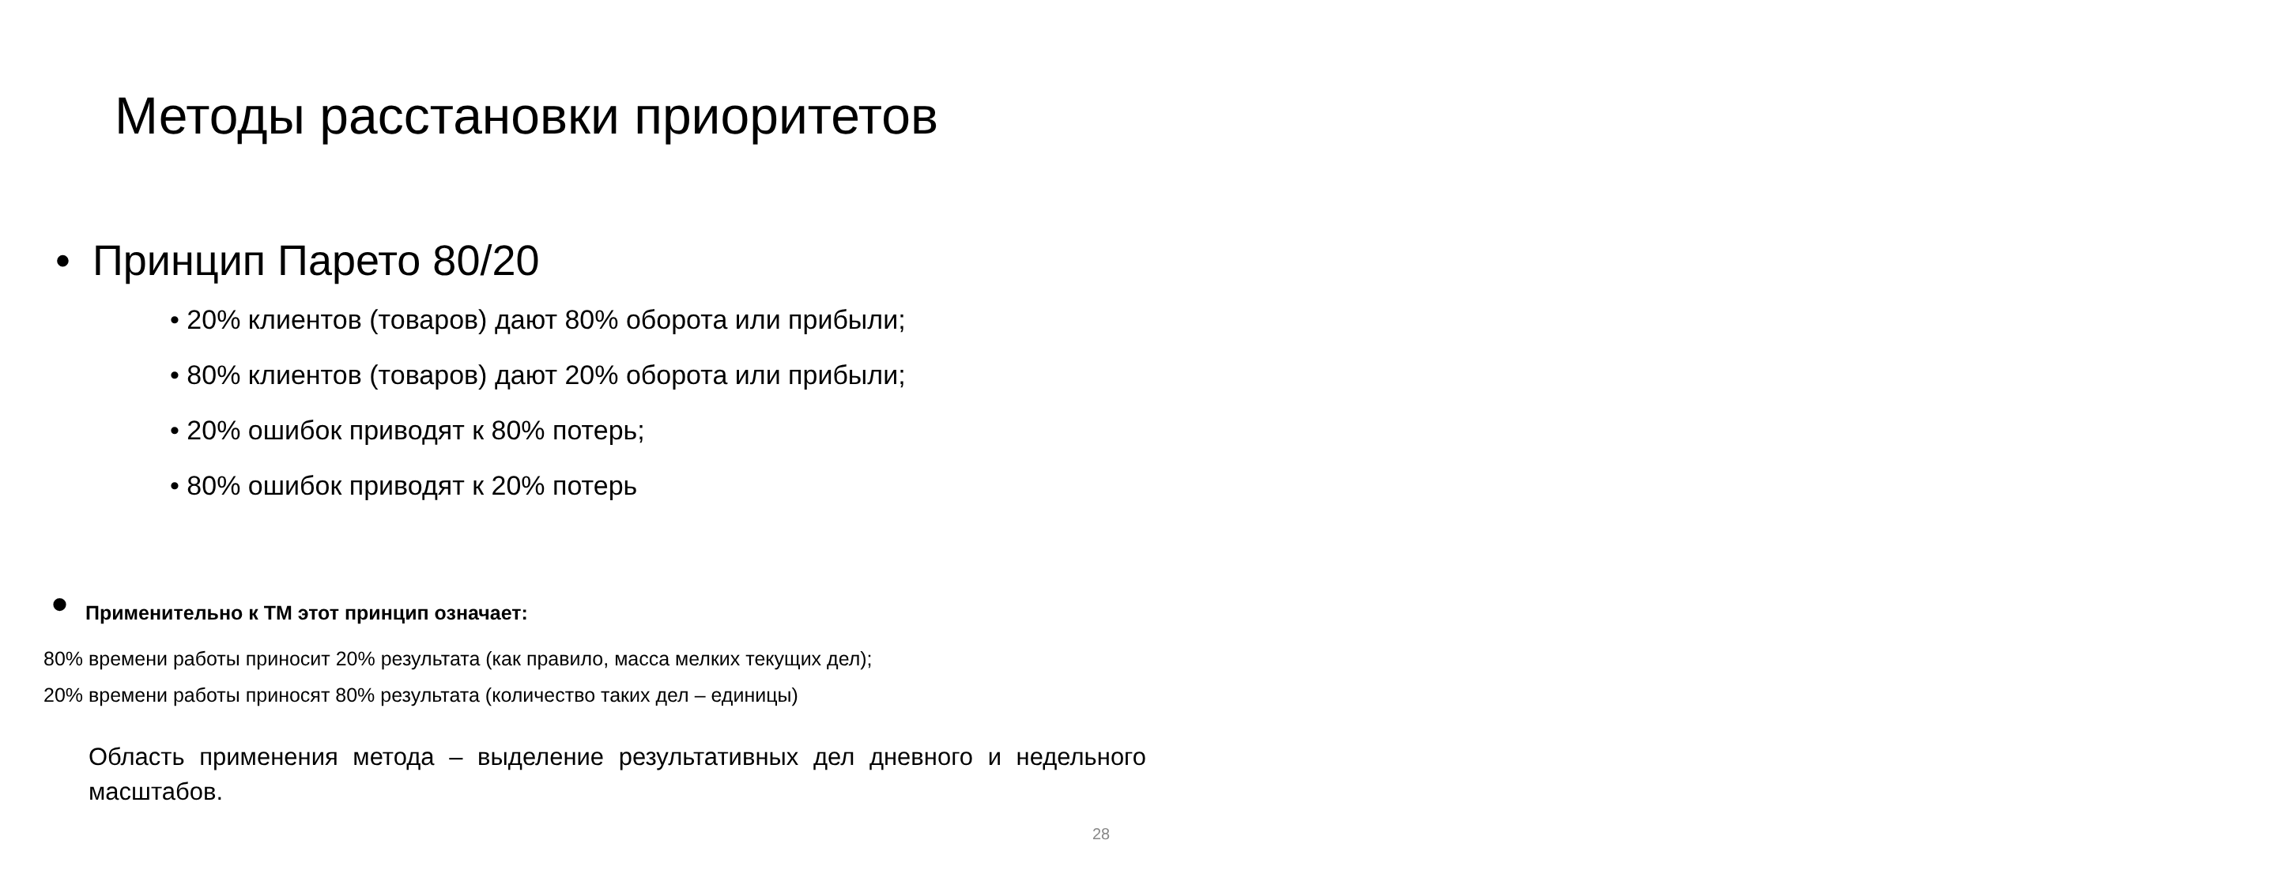Методы расстановки приоритетов
• Принцип Парето 80/20
• 20% клиентов (товаров) дают 80% оборота или прибыли;
• 80% клиентов (товаров) дают 20% оборота или прибыли;
• 20% ошибок приводят к 80% потерь;
• 80% ошибок приводят к 20% потерь
• Применительно к ТМ этот принцип означает:
80% времени работы приносит 20% результата (как правило, масса мелких текущих дел);
20% времени работы приносят 80% результата (количество таких дел – единицы)
Область применения метода – выделение результативных дел дневного и недельного масштабов.
28